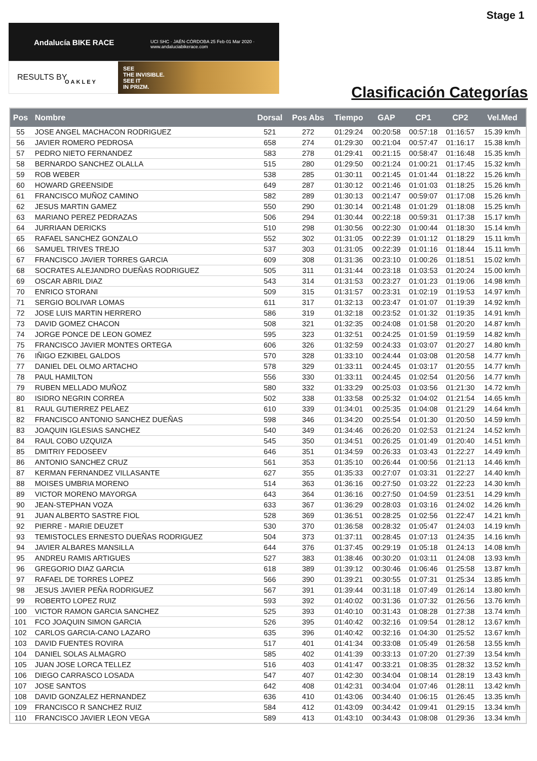Stage 1
Andalucía BIKE RACE
UCI SHC · JAÉN·CÓRDOBA 25 Feb·01 Mar 2020 · www.andaluciabikerace.com
RESULTS BY OAKLEY
SEE
THE INVISIBLE.
SEE IT
IN PRIZM.
Clasificación Categorías
| Pos | Nombre | Dorsal | Pos Abs | Tiempo | GAP | CP1 | CP2 | Vel.Med |
| --- | --- | --- | --- | --- | --- | --- | --- | --- |
| 55 | JOSE ANGEL MACHACON RODRIGUEZ | 521 | 272 | 01:29:24 | 00:20:58 | 00:57:18 | 01:16:57 | 15.39 km/h |
| 56 | JAVIER ROMERO PEDROSA | 658 | 274 | 01:29:30 | 00:21:04 | 00:57:47 | 01:16:17 | 15.38 km/h |
| 57 | PEDRO NIETO FERNANDEZ | 583 | 278 | 01:29:41 | 00:21:15 | 00:58:47 | 01:16:48 | 15.35 km/h |
| 58 | BERNARDO SANCHEZ OLALLA | 515 | 280 | 01:29:50 | 00:21:24 | 01:00:21 | 01:17:45 | 15.32 km/h |
| 59 | ROB WEBER | 538 | 285 | 01:30:11 | 00:21:45 | 01:01:44 | 01:18:22 | 15.26 km/h |
| 60 | HOWARD GREENSIDE | 649 | 287 | 01:30:12 | 00:21:46 | 01:01:03 | 01:18:25 | 15.26 km/h |
| 61 | FRANCISCO MUÑOZ CAMINO | 582 | 289 | 01:30:13 | 00:21:47 | 00:59:07 | 01:17:08 | 15.26 km/h |
| 62 | JESUS MARTIN GAMEZ | 550 | 290 | 01:30:14 | 00:21:48 | 01:01:29 | 01:18:08 | 15.25 km/h |
| 63 | MARIANO PEREZ PEDRAZAS | 506 | 294 | 01:30:44 | 00:22:18 | 00:59:31 | 01:17:38 | 15.17 km/h |
| 64 | JURRIAAN DERICKS | 510 | 298 | 01:30:56 | 00:22:30 | 01:00:44 | 01:18:30 | 15.14 km/h |
| 65 | RAFAEL SANCHEZ GONZALO | 552 | 302 | 01:31:05 | 00:22:39 | 01:01:12 | 01:18:29 | 15.11 km/h |
| 66 | SAMUEL TRIVES TREJO | 537 | 303 | 01:31:05 | 00:22:39 | 01:01:16 | 01:18:44 | 15.11 km/h |
| 67 | FRANCISCO JAVIER TORRES GARCIA | 609 | 308 | 01:31:36 | 00:23:10 | 01:00:26 | 01:18:51 | 15.02 km/h |
| 68 | SOCRATES ALEJANDRO DUEÑAS RODRIGUEZ | 505 | 311 | 01:31:44 | 00:23:18 | 01:03:53 | 01:20:24 | 15.00 km/h |
| 69 | OSCAR ABRIL DIAZ | 543 | 314 | 01:31:53 | 00:23:27 | 01:01:23 | 01:19:06 | 14.98 km/h |
| 70 | ENRICO STORANI | 509 | 315 | 01:31:57 | 00:23:31 | 01:02:19 | 01:19:53 | 14.97 km/h |
| 71 | SERGIO BOLIVAR LOMAS | 611 | 317 | 01:32:13 | 00:23:47 | 01:01:07 | 01:19:39 | 14.92 km/h |
| 72 | JOSE LUIS MARTIN HERRERO | 586 | 319 | 01:32:18 | 00:23:52 | 01:01:32 | 01:19:35 | 14.91 km/h |
| 73 | DAVID GOMEZ CHACON | 508 | 321 | 01:32:35 | 00:24:08 | 01:01:58 | 01:20:20 | 14.87 km/h |
| 74 | JORGE PONCE DE LEON GOMEZ | 595 | 323 | 01:32:51 | 00:24:25 | 01:01:59 | 01:19:59 | 14.82 km/h |
| 75 | FRANCISCO JAVIER MONTES ORTEGA | 606 | 326 | 01:32:59 | 00:24:33 | 01:03:07 | 01:20:27 | 14.80 km/h |
| 76 | IÑIGO EZKIBEL GALDOS | 570 | 328 | 01:33:10 | 00:24:44 | 01:03:08 | 01:20:58 | 14.77 km/h |
| 77 | DANIEL DEL OLMO ARTACHO | 578 | 329 | 01:33:11 | 00:24:45 | 01:03:17 | 01:20:55 | 14.77 km/h |
| 78 | PAUL HAMILTON | 556 | 330 | 01:33:11 | 00:24:45 | 01:02:54 | 01:20:56 | 14.77 km/h |
| 79 | RUBEN MELLADO MUÑOZ | 580 | 332 | 01:33:29 | 00:25:03 | 01:03:56 | 01:21:30 | 14.72 km/h |
| 80 | ISIDRO NEGRIN CORREA | 502 | 338 | 01:33:58 | 00:25:32 | 01:04:02 | 01:21:54 | 14.65 km/h |
| 81 | RAUL GUTIERREZ PELAEZ | 610 | 339 | 01:34:01 | 00:25:35 | 01:04:08 | 01:21:29 | 14.64 km/h |
| 82 | FRANCISCO ANTONIO SANCHEZ DUEÑAS | 598 | 346 | 01:34:20 | 00:25:54 | 01:01:30 | 01:20:50 | 14.59 km/h |
| 83 | JOAQUIN IGLESIAS SANCHEZ | 540 | 349 | 01:34:46 | 00:26:20 | 01:02:53 | 01:21:24 | 14.52 km/h |
| 84 | RAUL COBO UZQUIZA | 545 | 350 | 01:34:51 | 00:26:25 | 01:01:49 | 01:20:40 | 14.51 km/h |
| 85 | DMITRIY FEDOSEEV | 646 | 351 | 01:34:59 | 00:26:33 | 01:03:43 | 01:22:27 | 14.49 km/h |
| 86 | ANTONIO SANCHEZ CRUZ | 561 | 353 | 01:35:10 | 00:26:44 | 01:00:56 | 01:21:13 | 14.46 km/h |
| 87 | KERMAN FERNANDEZ VILLASANTE | 627 | 355 | 01:35:33 | 00:27:07 | 01:03:31 | 01:22:27 | 14.40 km/h |
| 88 | MOISES UMBRIA MORENO | 514 | 363 | 01:36:16 | 00:27:50 | 01:03:22 | 01:22:23 | 14.30 km/h |
| 89 | VICTOR MORENO MAYORGA | 643 | 364 | 01:36:16 | 00:27:50 | 01:04:59 | 01:23:51 | 14.29 km/h |
| 90 | JEAN-STEPHAN VOZA | 633 | 367 | 01:36:29 | 00:28:03 | 01:03:16 | 01:24:02 | 14.26 km/h |
| 91 | JUAN ALBERTO SASTRE FIOL | 528 | 369 | 01:36:51 | 00:28:25 | 01:02:56 | 01:22:47 | 14.21 km/h |
| 92 | PIERRE - MARIE DEUZET | 530 | 370 | 01:36:58 | 00:28:32 | 01:05:47 | 01:24:03 | 14.19 km/h |
| 93 | TEMISTOCLES ERNESTO DUEÑAS RODRIGUEZ | 504 | 373 | 01:37:11 | 00:28:45 | 01:07:13 | 01:24:35 | 14.16 km/h |
| 94 | JAVIER ALBARES MANSILLA | 644 | 376 | 01:37:45 | 00:29:19 | 01:05:18 | 01:24:13 | 14.08 km/h |
| 95 | ANDREU RAMIS ARTIGUES | 527 | 383 | 01:38:46 | 00:30:20 | 01:03:11 | 01:24:08 | 13.93 km/h |
| 96 | GREGORIO DIAZ GARCIA | 618 | 389 | 01:39:12 | 00:30:46 | 01:06:46 | 01:25:58 | 13.87 km/h |
| 97 | RAFAEL DE TORRES LOPEZ | 566 | 390 | 01:39:21 | 00:30:55 | 01:07:31 | 01:25:34 | 13.85 km/h |
| 98 | JESUS JAVIER PEÑA RODRIGUEZ | 567 | 391 | 01:39:44 | 00:31:18 | 01:07:49 | 01:26:14 | 13.80 km/h |
| 99 | ROBERTO LOPEZ RUIZ | 593 | 392 | 01:40:02 | 00:31:36 | 01:07:32 | 01:26:56 | 13.76 km/h |
| 100 | VICTOR RAMON GARCIA SANCHEZ | 525 | 393 | 01:40:10 | 00:31:43 | 01:08:28 | 01:27:38 | 13.74 km/h |
| 101 | FCO JOAQUIN SIMON GARCIA | 526 | 395 | 01:40:42 | 00:32:16 | 01:09:54 | 01:28:12 | 13.67 km/h |
| 102 | CARLOS GARCIA-CANO LAZARO | 635 | 396 | 01:40:42 | 00:32:16 | 01:04:30 | 01:25:52 | 13.67 km/h |
| 103 | DAVID FUENTES ROVIRA | 517 | 401 | 01:41:34 | 00:33:08 | 01:05:49 | 01:26:58 | 13.55 km/h |
| 104 | DANIEL SOLAS ALMAGRO | 585 | 402 | 01:41:39 | 00:33:13 | 01:07:20 | 01:27:39 | 13.54 km/h |
| 105 | JUAN JOSE LORCA TELLEZ | 516 | 403 | 01:41:47 | 00:33:21 | 01:08:35 | 01:28:32 | 13.52 km/h |
| 106 | DIEGO CARRASCO LOSADA | 547 | 407 | 01:42:30 | 00:34:04 | 01:08:14 | 01:28:19 | 13.43 km/h |
| 107 | JOSE SANTOS | 642 | 408 | 01:42:31 | 00:34:04 | 01:07:46 | 01:28:11 | 13.42 km/h |
| 108 | DAVID GONZALEZ HERNANDEZ | 636 | 410 | 01:43:06 | 00:34:40 | 01:06:15 | 01:26:45 | 13.35 km/h |
| 109 | FRANCISCO R SANCHEZ RUIZ | 584 | 412 | 01:43:09 | 00:34:42 | 01:09:41 | 01:29:15 | 13.34 km/h |
| 110 | FRANCISCO JAVIER LEON VEGA | 589 | 413 | 01:43:10 | 00:34:43 | 01:08:08 | 01:29:36 | 13.34 km/h |